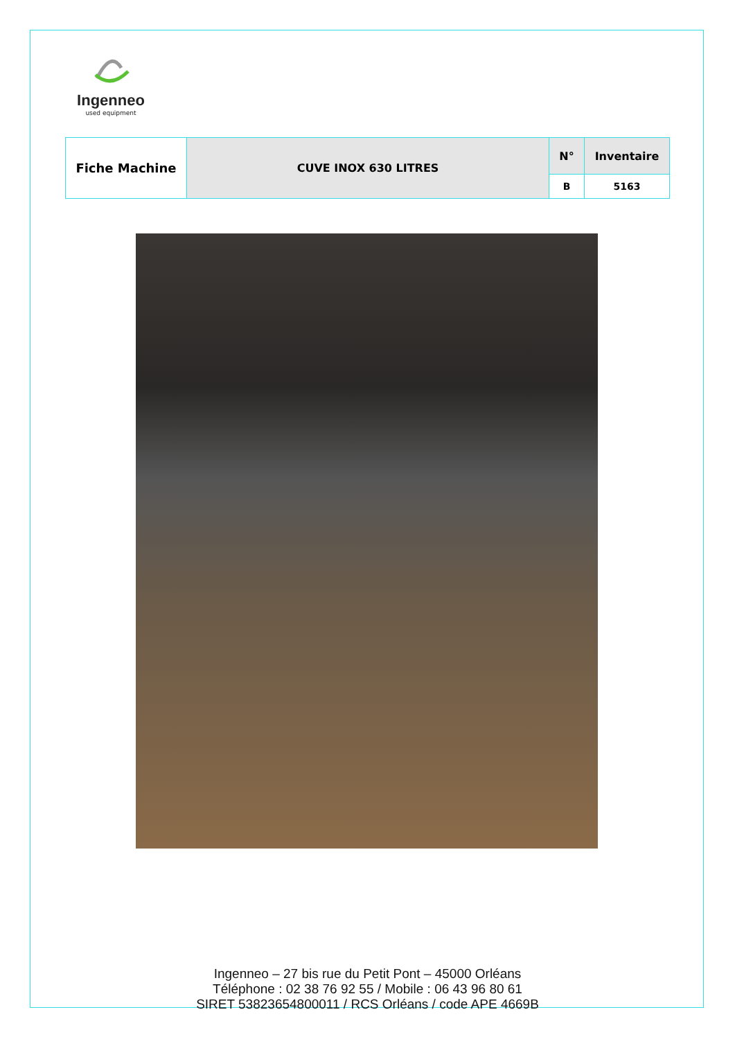Ingenneo
used equipment
| Fiche Machine | CUVE INOX 630 LITRES | N° | Inventaire |
| | | B | 5163 |
Ingenneo – 27 bis rue du Petit Pont – 45000 Orléans
Téléphone : 02 38 76 92 55 / Mobile : 06 43 96 80 61
SIRET 53823654800011 / RCS Orléans / code APE 4669B